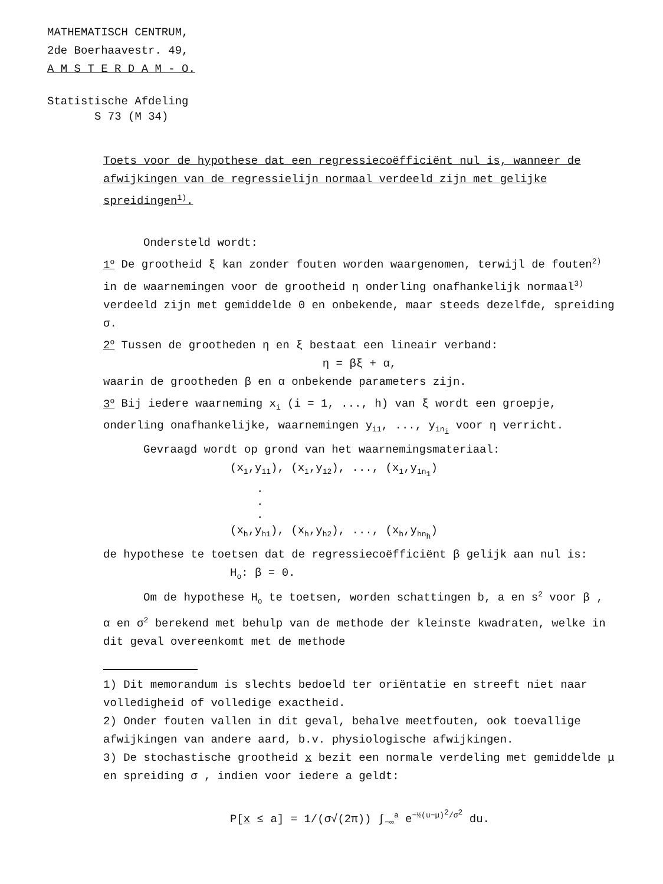MATHEMATISCH CENTRUM,
2de Boerhaavestr. 49,
A M S T E R D A M - O.
Statistische Afdeling
S 73 (M 34)
Toets voor de hypothese dat een regressiecoëfficiënt nul is, wanneer de afwijkingen van de regressielijn normaal verdeeld zijn met gelijke spreidingen<sup>1)</sup>.
Ondersteld wordt:
1<sup>o</sup> De grootheid ξ kan zonder fouten worden waargenomen, terwijl de fouten<sup>2)</sup> in de waarnemingen voor de grootheid η onderling onafhankelijk normaal<sup>3)</sup> verdeeld zijn met gemiddelde 0 en onbekende, maar steeds dezelfde, spreiding σ.
2<sup>o</sup> Tussen de grootheden η en ξ bestaat een lineair verband:
η = βξ + α,
waarin de grootheden β en α onbekende parameters zijn.
3<sup>o</sup> Bij iedere waarneming x<sub>i</sub> (i = 1, ..., h) van ξ wordt een groepje, onderling onafhankelijke, waarnemingen y<sub>i1</sub>, ..., y<sub>in<sub>i</sub></sub> voor η verricht.
Gevraagd wordt op grond van het waarnemingsmateriaal:
(x<sub>1</sub>,y<sub>11</sub>), (x<sub>1</sub>,y<sub>12</sub>), ..., (x<sub>1</sub>,y<sub>1n<sub>1</sub></sub>)
.
.
.
(x<sub>h</sub>,y<sub>h1</sub>), (x<sub>h</sub>,y<sub>h2</sub>), ..., (x<sub>h</sub>,y<sub>hn<sub>h</sub></sub>)
de hypothese te toetsen dat de regressiecoëfficiënt β gelijk aan nul is:
H<sub>o</sub>: β = 0.
Om de hypothese H<sub>o</sub> te toetsen, worden schattingen b, a en s<sup>2</sup> voor β , α en σ<sup>2</sup> berekend met behulp van de methode der kleinste kwadraten, welke in dit geval overeenkomt met de methode
1) Dit memorandum is slechts bedoeld ter oriëntatie en streeft niet naar volledigheid of volledige exactheid.
2) Onder fouten vallen in dit geval, behalve meetfouten, ook toevallige afwijkingen van andere aard, b.v. physiologische afwijkingen.
3) De stochastische grootheid x bezit een normale verdeling met gemiddelde μ en spreiding σ , indien voor iedere a geldt:
P[x ≤ a] = 1/(σ√(2π)) ∫<sub>−∞</sub><sup>a</sup> e<sup>−½(u−μ)<sup>2</sup>/σ<sup>2</sup></sup> du.